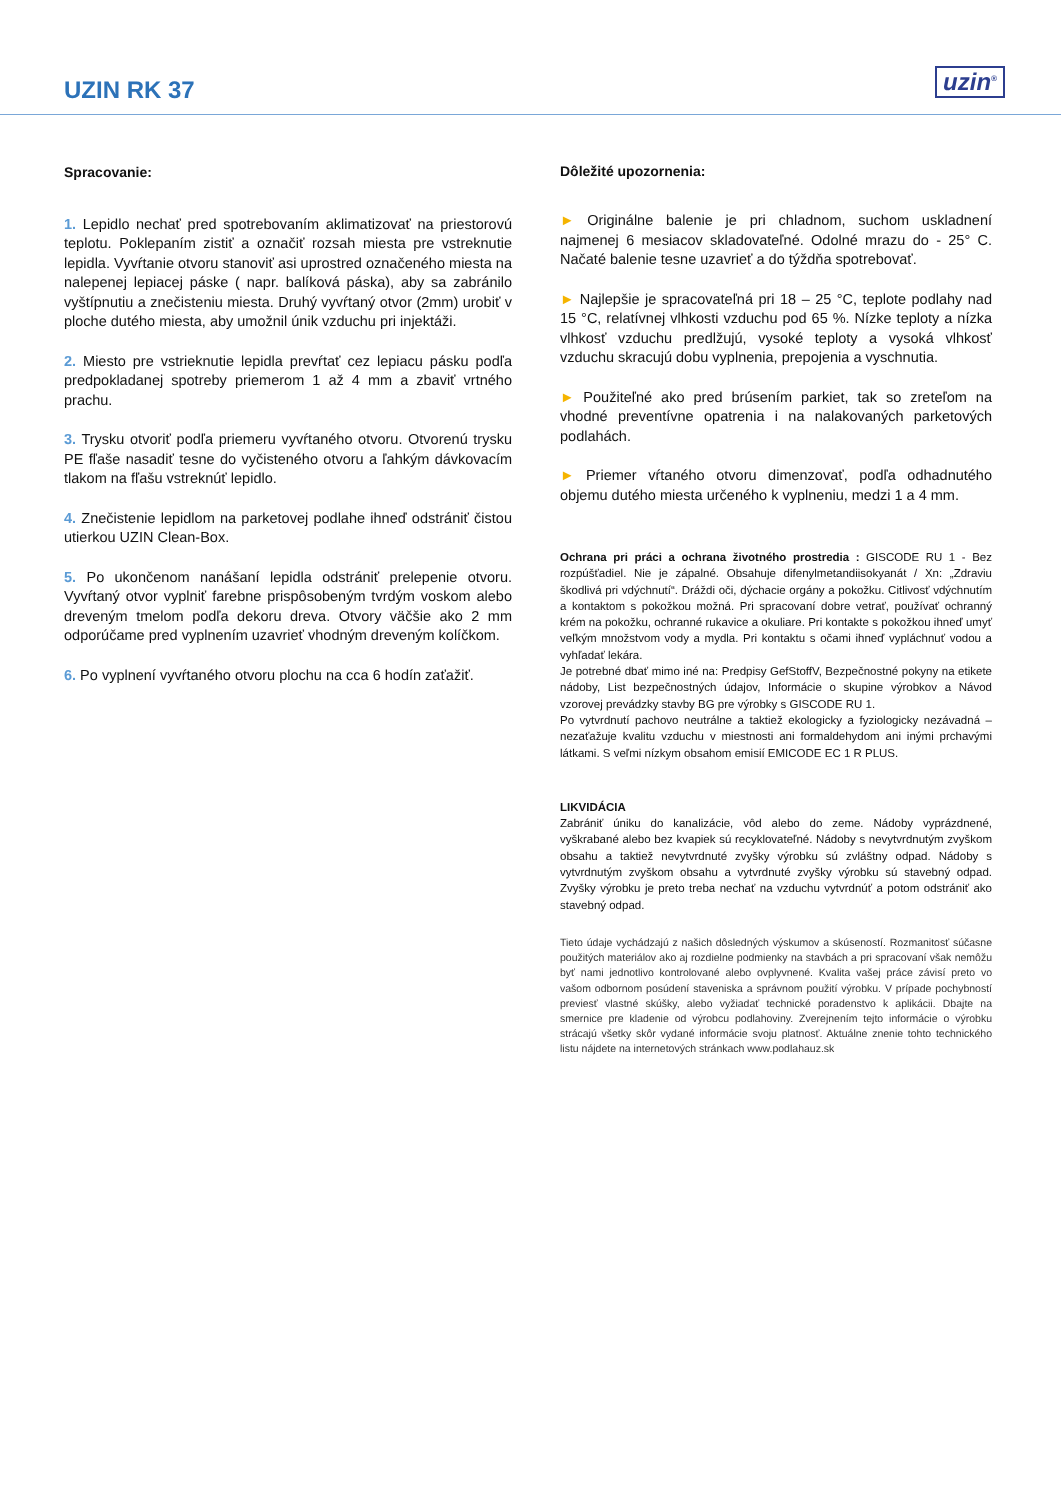UZIN RK 37
uzin<sup>®</sup>
Spracovanie:
1. Lepidlo nechať pred spotrebovaním aklimatizovať na priestorovú teplotu. Poklepaním zistiť a označiť rozsah miesta pre vstreknutie lepidla. Vyvŕtanie otvoru stanoviť asi uprostred označeného miesta na nalepenej lepiacej páske ( napr. balíková páska), aby sa zabránilo vyštípnutiu a znečisteniu miesta. Druhý vyvŕtaný otvor (2mm) urobiť v ploche dutého miesta, aby umožnil únik vzduchu pri injektáži.
2. Miesto pre vstrieknutie lepidla prevŕtať cez lepiacu pásku podľa predpokladanej spotreby priemerom 1 až 4 mm a zbaviť vrtného prachu.
3. Trysku otvoriť podľa priemeru vyvŕtaného otvoru. Otvorenú trysku PE fľaše nasadiť tesne do vyčisteného otvoru a ľahkým dávkovacím tlakom na fľašu vstreknúť lepidlo.
4. Znečistenie lepidlom na parketovej podlahe ihneď odstrániť čistou utierkou UZIN Clean-Box.
5. Po ukončenom nanášaní lepidla odstrániť prelepenie otvoru. Vyvŕtaný otvor vyplniť farebne prispôsobeným tvrdým voskom alebo dreveným tmelom podľa dekoru dreva. Otvory väčšie ako 2 mm odporúčame pred vyplnením uzavrieť vhodným dreveným kolíčkom.
6. Po vyplnení vyvŕtaného otvoru plochu na cca 6 hodín zaťažiť.
Dôležité upozornenia:
► Originálne balenie je pri chladnom, suchom uskladnení najmenej 6 mesiacov skladovateľné. Odolné mrazu do - 25° C. Načaté balenie tesne uzavrieť a do týždňa spotrebovať.
► Najlepšie je spracovateľná pri 18 – 25 °C, teplote podlahy nad 15 °C, relatívnej vlhkosti vzduchu pod 65 %. Nízke teploty a nízka vlhkosť vzduchu predlžujú, vysoké teploty a vysoká vlhkosť vzduchu skracujú dobu vyplnenia, prepojenia a vyschnutia.
► Použiteľné ako pred brúsením parkiet, tak so zreteľom na vhodné preventívne opatrenia i na nalakovaných parketových podlahách.
► Priemer vŕtaného otvoru dimenzovať, podľa odhadnutého objemu dutého miesta určeného k vyplneniu, medzi 1 a 4 mm.
Ochrana pri práci a ochrana životného prostredia : GISCODE RU 1 - Bez rozpúšťadiel. Nie je zápalné. Obsahuje difenylmetandiisokyanát / Xn: „Zdraviu škodlivá pri vdýchnutí“. Dráždi oči, dýchacie orgány a pokožku. Citlivosť vdýchnutím a kontaktom s pokožkou možná. Pri spracovaní dobre vetrať, používať ochranný krém na pokožku, ochranné rukavice a okuliare. Pri kontakte s pokožkou ihneď umyť veľkým množstvom vody a mydla. Pri kontaktu s očami ihneď vypláchnuť vodou a vyhľadať lekára.
Je potrebné dbať mimo iné na: Predpisy GefStoffV, Bezpečnostné pokyny na etikete nádoby, List bezpečnostných údajov, Informácie o skupine výrobkov a Návod vzorovej prevádzky stavby BG pre výrobky s GISCODE RU 1.
Po vytvrdnutí pachovo neutrálne a taktiež ekologicky a fyziologicky nezávadná – nezaťažuje kvalitu vzduchu v miestnosti ani formaldehydom ani inými prchavými látkami. S veľmi nízkym obsahom emisií EMICODE EC 1 R PLUS.
LIKVIDÁCIA
Zabrániť úniku do kanalizácie, vôd alebo do zeme. Nádoby vyprázdnené, vyškrabané alebo bez kvapiek sú recyklovateľné. Nádoby s nevytvrdnutým zvyškom obsahu a taktiež nevytvrdnuté zvyšky výrobku sú zvláštny odpad. Nádoby s vytvrdnutým zvyškom obsahu a vytvrdnuté zvyšky výrobku sú stavebný odpad. Zvyšky výrobku je preto treba nechať na vzduchu vytvrdnúť a potom odstrániť ako stavebný odpad.
Tieto údaje vychádzajú z našich dôsledných výskumov a skúseností. Rozmanitosť súčasne použitých materiálov ako aj rozdielne podmienky na stavbách a pri spracovaní však nemôžu byť nami jednotlivo kontrolované alebo ovplyvnené. Kvalita vašej práce závisí preto vo vašom odbornom posúdení staveniska a správnom použití výrobku. V prípade pochybností previesť vlastné skúšky, alebo vyžiadať technické poradenstvo k aplikácii. Dbajte na smernice pre kladenie od výrobcu podlahoviny. Zverejnením tejto informácie o výrobku strácajú všetky skôr vydané informácie svoju platnosť. Aktuálne znenie tohto technického listu nájdete na internetových stránkach www.podlahauz.sk